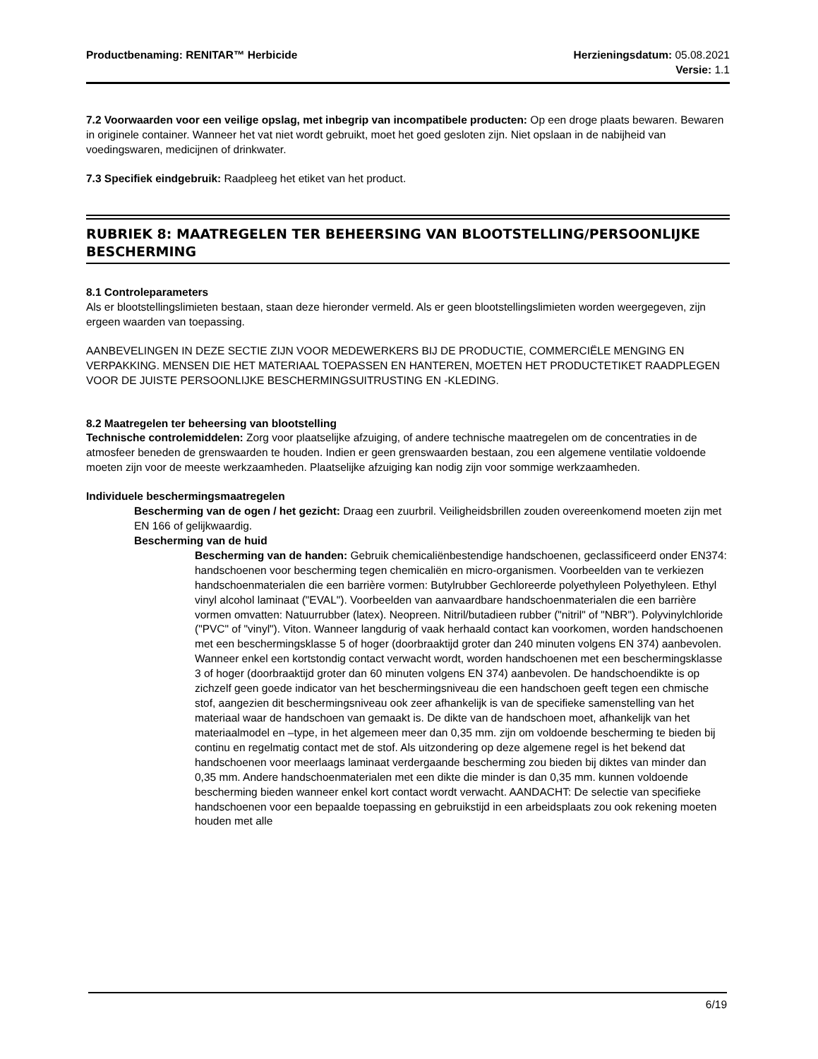Productbenaming: RENITAR™ Herbicide
Herzieningsdatum: 05.08.2021
Versie: 1.1
7.2 Voorwaarden voor een veilige opslag, met inbegrip van incompatibele producten: Op een droge plaats bewaren. Bewaren in originele container. Wanneer het vat niet wordt gebruikt, moet het goed gesloten zijn. Niet opslaan in de nabijheid van voedingswaren, medicijnen of drinkwater.
7.3 Specifiek eindgebruik: Raadpleeg het etiket van het product.
RUBRIEK 8: MAATREGELEN TER BEHEERSING VAN BLOOTSTELLING/PERSOONLIJKE BESCHERMING
8.1 Controleparameters
Als er blootstellingslimieten bestaan, staan deze hieronder vermeld. Als er geen blootstellingslimieten worden weergegeven, zijn ergeen waarden van toepassing.
AANBEVELINGEN IN DEZE SECTIE ZIJN VOOR MEDEWERKERS BIJ DE PRODUCTIE, COMMERCIËLE MENGING EN VERPAKKING. MENSEN DIE HET MATERIAAL TOEPASSEN EN HANTEREN, MOETEN HET PRODUCTETIKET RAADPLEGEN VOOR DE JUISTE PERSOONLIJKE BESCHERMINGSUITRUSTING EN -KLEDING.
8.2 Maatregelen ter beheersing van blootstelling
Technische controlemiddelen: Zorg voor plaatselijke afzuiging, of andere technische maatregelen om de concentraties in de atmosfeer beneden de grenswaarden te houden. Indien er geen grenswaarden bestaan, zou een algemene ventilatie voldoende moeten zijn voor de meeste werkzaamheden. Plaatselijke afzuiging kan nodig zijn voor sommige werkzaamheden.
Individuele beschermingsmaatregelen
Bescherming van de ogen / het gezicht: Draag een zuurbril. Veiligheidsbrillen zouden overeenkomend moeten zijn met EN 166 of gelijkwaardig.
Bescherming van de huid
Bescherming van de handen: Gebruik chemicaliënbestendige handschoenen, geclassificeerd onder EN374: handschoenen voor bescherming tegen chemicaliën en micro-organismen. Voorbeelden van te verkiezen handschoenmaterialen die een barrière vormen: Butylrubber Gechloreerde polyethyleen Polyethyleen. Ethyl vinyl alcohol laminaat ("EVAL"). Voorbeelden van aanvaardbare handschoenmaterialen die een barrière vormen omvatten: Natuurrubber (latex). Neopreen. Nitril/butadieen rubber ("nitril" of "NBR"). Polyvinylchloride ("PVC" of "vinyl"). Viton. Wanneer langdurig of vaak herhaald contact kan voorkomen, worden handschoenen met een beschermingsklasse 5 of hoger (doorbraaktijd groter dan 240 minuten volgens EN 374) aanbevolen. Wanneer enkel een kortstondig contact verwacht wordt, worden handschoenen met een beschermingsklasse 3 of hoger (doorbraaktijd groter dan 60 minuten volgens EN 374) aanbevolen. De handschoendikte is op zichzelf geen goede indicator van het beschermingsniveau die een handschoen geeft tegen een chmische stof, aangezien dit beschermingsniveau ook zeer afhankelijk is van de specifieke samenstelling van het materiaal waar de handschoen van gemaakt is. De dikte van de handschoen moet, afhankelijk van het materiaalmodel en –type, in het algemeen meer dan 0,35 mm. zijn om voldoende bescherming te bieden bij continu en regelmatig contact met de stof. Als uitzondering op deze algemene regel is het bekend dat handschoenen voor meerlaags laminaat verdergaande bescherming zou bieden bij diktes van minder dan 0,35 mm. Andere handschoenmaterialen met een dikte die minder is dan 0,35 mm. kunnen voldoende bescherming bieden wanneer enkel kort contact wordt verwacht. AANDACHT: De selectie van specifieke handschoenen voor een bepaalde toepassing en gebruikstijd in een arbeidsplaats zou ook rekening moeten houden met alle
6/19